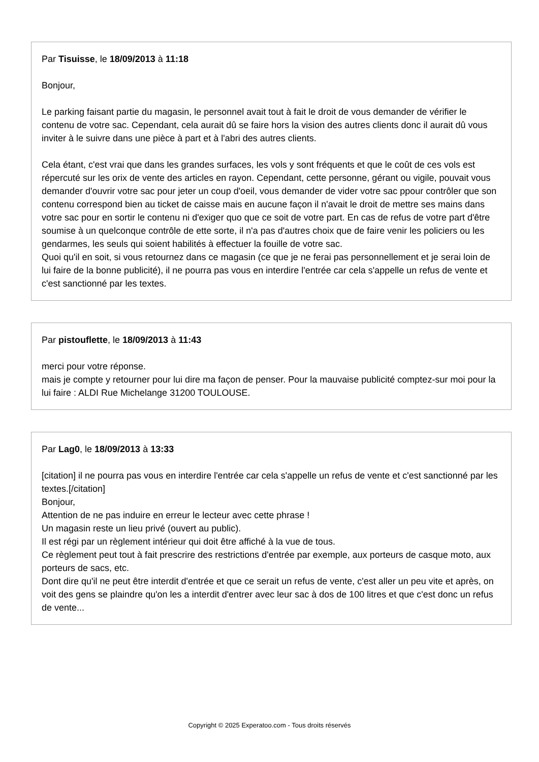Par Tisuisse, le 18/09/2013 à 11:18
Bonjour,
Le parking faisant partie du magasin, le personnel avait tout à fait le droit de vous demander de vérifier le contenu de votre sac. Cependant, cela aurait dû se faire hors la vision des autres clients donc il aurait dû vous inviter à le suivre dans une pièce à part et à l'abri des autres clients.
Cela étant, c'est vrai que dans les grandes surfaces, les vols y sont fréquents et que le coût de ces vols est répercuté sur les orix de vente des articles en rayon. Cependant, cette personne, gérant ou vigile, pouvait vous demander d'ouvrir votre sac pour jeter un coup d'oeil, vous demander de vider votre sac ppour contrôler que son contenu correspond bien au ticket de caisse mais en aucune façon il n'avait le droit de mettre ses mains dans votre sac pour en sortir le contenu ni d'exiger quo que ce soit de votre part. En cas de refus de votre part d'être soumise à un quelconque contrôle de ette sorte, il n'a pas d'autres choix que de faire venir les policiers ou les gendarmes, les seuls qui soient habilités à effectuer la fouille de votre sac.
Quoi qu'il en soit, si vous retournez dans ce magasin (ce que je ne ferai pas personnellement et je serai loin de lui faire de la bonne publicité), il ne pourra pas vous en interdire l'entrée car cela s'appelle un refus de vente et c'est sanctionné par les textes.
Par pistouflette, le 18/09/2013 à 11:43
merci pour votre réponse.
mais je compte y retourner pour lui dire ma façon de penser. Pour la mauvaise publicité comptez-sur moi pour la lui faire : ALDI Rue Michelange 31200 TOULOUSE.
Par Lag0, le 18/09/2013 à 13:33
[citation] il ne pourra pas vous en interdire l'entrée car cela s'appelle un refus de vente et c'est sanctionné par les textes.[/citation]
Bonjour,
Attention de ne pas induire en erreur le lecteur avec cette phrase !
Un magasin reste un lieu privé (ouvert au public).
Il est régi par un règlement intérieur qui doit être affiché à la vue de tous.
Ce règlement peut tout à fait prescrire des restrictions d'entrée par exemple, aux porteurs de casque moto, aux porteurs de sacs, etc.
Dont dire qu'il ne peut être interdit d'entrée et que ce serait un refus de vente, c'est aller un peu vite et après, on voit des gens se plaindre qu'on les a interdit d'entrer avec leur sac à dos de 100 litres et que c'est donc un refus de vente...
Copyright © 2025 Experatoo.com - Tous droits réservés